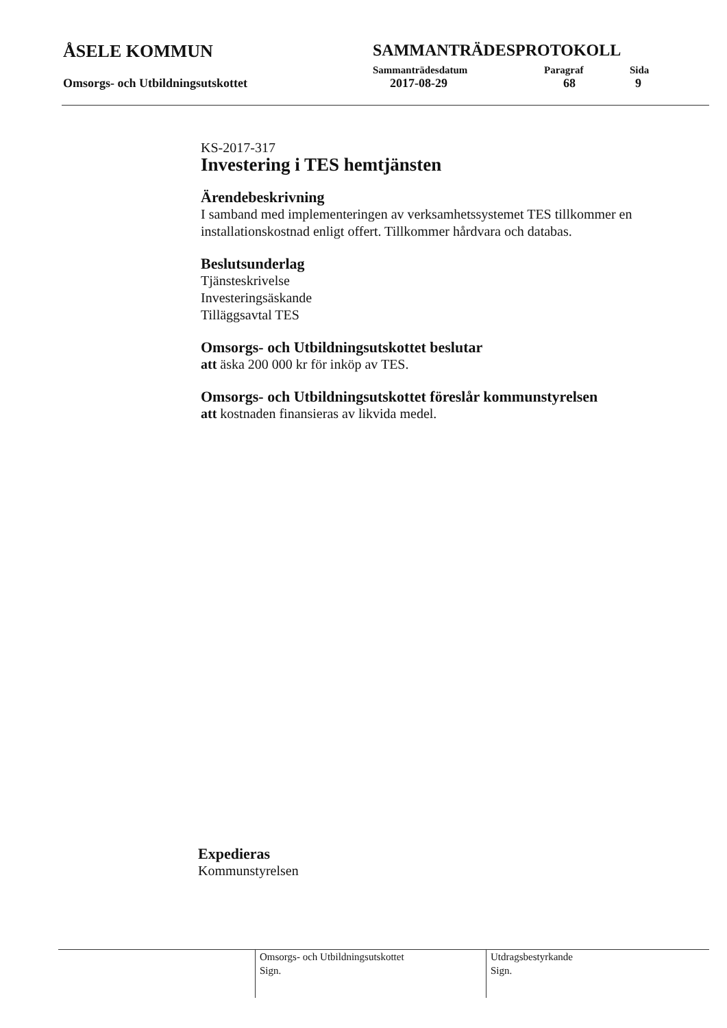ÅSELE KOMMUN SAMMANTRÄDESPROTOKOLL
Sammanträdesdatum Paragraf Sida
Omsorgs- och Utbildningsutskottet 2017-08-29 68 9
KS-2017-317
Investering i TES hemtjänsten
Ärendebeskrivning
I samband med implementeringen av verksamhetssystemet TES tillkommer en installationskostnad enligt offert. Tillkommer hårdvara och databas.
Beslutsunderlag
Tjänsteskrivelse
Investeringsäskande
Tilläggsavtal TES
Omsorgs- och Utbildningsutskottet beslutar
att äska 200 000 kr för inköp av TES.
Omsorgs- och Utbildningsutskottet föreslår kommunstyrelsen
att kostnaden finansieras av likvida medel.
Expedieras
Kommunstyrelsen
Omsorgs- och Utbildningsutskottet
Sign.
Utdragsbestyrkande
Sign.